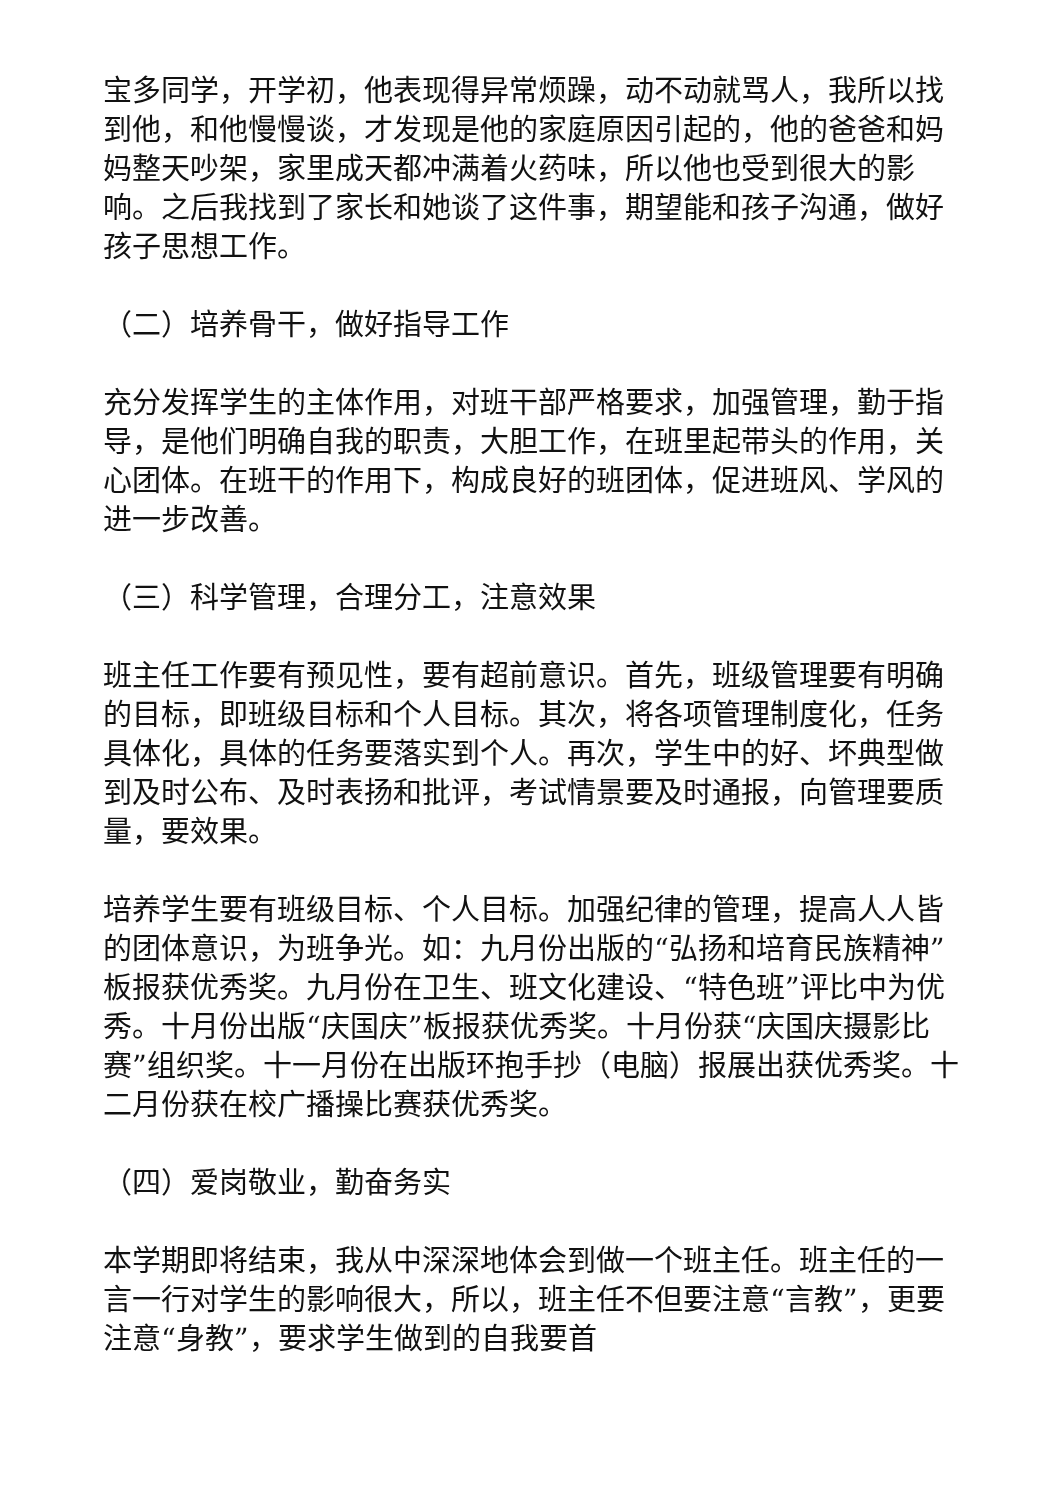宝多同学，开学初，他表现得异常烦躁，动不动就骂人，我所以找到他，和他慢慢谈，才发现是他的家庭原因引起的，他的爸爸和妈妈整天吵架，家里成天都冲满着火药味，所以他也受到很大的影响。之后我找到了家长和她谈了这件事，期望能和孩子沟通，做好孩子思想工作。
（二）培养骨干，做好指导工作
充分发挥学生的主体作用，对班干部严格要求，加强管理，勤于指导，是他们明确自我的职责，大胆工作，在班里起带头的作用，关心团体。在班干的作用下，构成良好的班团体，促进班风、学风的进一步改善。
（三）科学管理，合理分工，注意效果
班主任工作要有预见性，要有超前意识。首先，班级管理要有明确的目标，即班级目标和个人目标。其次，将各项管理制度化，任务具体化，具体的任务要落实到个人。再次，学生中的好、坏典型做到及时公布、及时表扬和批评，考试情景要及时通报，向管理要质量，要效果。
培养学生要有班级目标、个人目标。加强纪律的管理，提高人人皆的团体意识，为班争光。如：九月份出版的“弘扬和培育民族精神”板报获优秀奖。九月份在卫生、班文化建设、“特色班”评比中为优秀。十月份出版“庆国庆”板报获优秀奖。十月份获“庆国庆摄影比赛”组织奖。十一月份在出版环抱手抄（电脑）报展出获优秀奖。十二月份获在校广播操比赛获优秀奖。
（四）爱岗敬业，勤奋务实
本学期即将结束，我从中深深地体会到做一个班主任。班主任的一言一行对学生的影响很大，所以，班主任不但要注意“言教”，更要注意“身教”，要求学生做到的自我要首